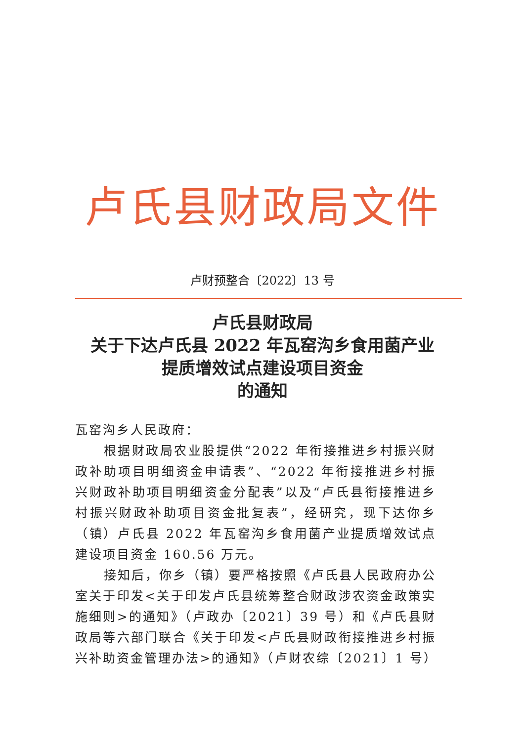卢氏县财政局文件
卢财预整合〔2022〕13 号
卢氏县财政局
关于下达卢氏县 2022 年瓦窑沟乡食用菌产业
提质增效试点建设项目资金
的通知
瓦窑沟乡人民政府：
根据财政局农业股提供“2022 年衔接推进乡村振兴财政补助项目明细资金申请表”、“2022 年衔接推进乡村振兴财政补助项目明细资金分配表”以及“卢氏县衔接推进乡村振兴财政补助项目资金批复表”，经研究，现下达你乡（镇）卢氏县 2022 年瓦窑沟乡食用菌产业提质增效试点建设项目资金 160.56 万元。
接知后，你乡（镇）要严格按照《卢氏县人民政府办公室关于印发<关于印发卢氏县统筹整合财政涉农资金政策实施细则>的通知》（卢政办〔2021〕39 号）和《卢氏县财政局等六部门联合《关于印发<卢氏县财政衔接推进乡村振兴补助资金管理办法>的通知》（卢财农综〔2021〕1 号）